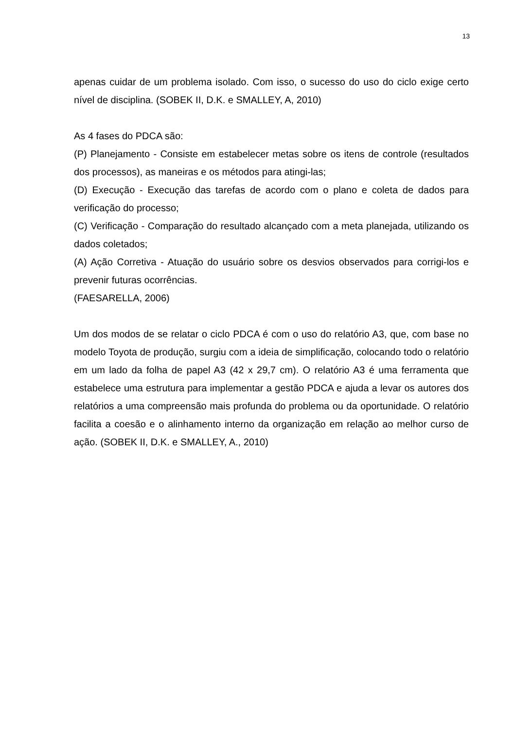13
apenas cuidar de um problema isolado. Com isso, o sucesso do uso do ciclo exige certo nível de disciplina. (SOBEK II, D.K. e SMALLEY, A, 2010)
As 4 fases do PDCA são:
(P) Planejamento - Consiste em estabelecer metas sobre os itens de controle (resultados dos processos), as maneiras e os métodos para atingi-las;
(D) Execução - Execução das tarefas de acordo com o plano e coleta de dados para verificação do processo;
(C) Verificação - Comparação do resultado alcançado com a meta planejada, utilizando os dados coletados;
(A) Ação Corretiva - Atuação do usuário sobre os desvios observados para corrigi-los e prevenir futuras ocorrências.
(FAESARELLA, 2006)
Um dos modos de se relatar o ciclo PDCA é com o uso do relatório A3, que, com base no modelo Toyota de produção, surgiu com a ideia de simplificação, colocando todo o relatório em um lado da folha de papel A3 (42 x 29,7 cm). O relatório A3 é uma ferramenta que estabelece uma estrutura para implementar a gestão PDCA e ajuda a levar os autores dos relatórios a uma compreensão mais profunda do problema ou da oportunidade. O relatório facilita a coesão e o alinhamento interno da organização em relação ao melhor curso de ação. (SOBEK II, D.K. e SMALLEY, A., 2010)